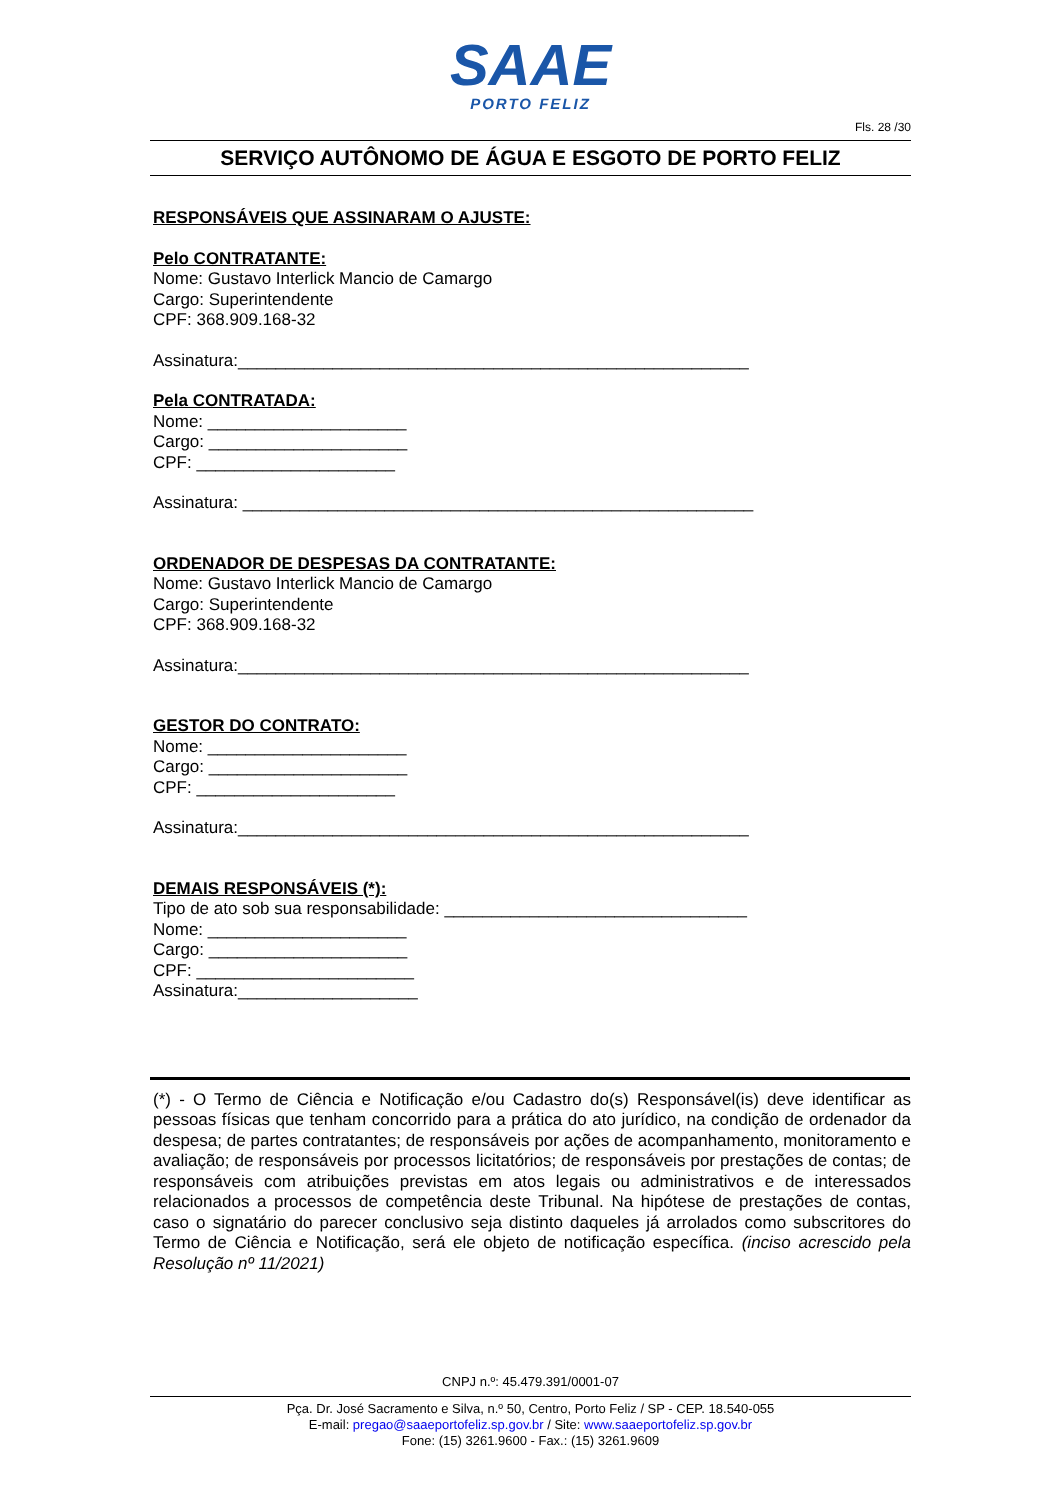SAAE
PORTO FELIZ
Fls. 28 /30
SERVIÇO AUTÔNOMO DE ÁGUA E ESGOTO DE PORTO FELIZ
RESPONSÁVEIS QUE ASSINARAM O AJUSTE:
Pelo CONTRATANTE:
Nome: Gustavo Interlick Mancio de Camargo
Cargo: Superintendente
CPF: 368.909.168-32
Assinatura:______________________________________________________
Pela CONTRATADA:
Nome: _____________________
Cargo: _____________________
CPF: _____________________
Assinatura: ______________________________________________________
ORDENADOR DE DESPESAS DA CONTRATANTE:
Nome: Gustavo Interlick Mancio de Camargo
Cargo: Superintendente
CPF: 368.909.168-32
Assinatura:______________________________________________________
GESTOR DO CONTRATO:
Nome: _____________________
Cargo: _____________________
CPF: _____________________
Assinatura:______________________________________________________
DEMAIS RESPONSÁVEIS (*):
Tipo de ato sob sua responsabilidade: ________________________________
Nome: _____________________
Cargo: _____________________
CPF: _______________________
Assinatura:___________________
(*) - O Termo de Ciência e Notificação e/ou Cadastro do(s) Responsável(is) deve identificar as pessoas físicas que tenham concorrido para a prática do ato jurídico, na condição de ordenador da despesa; de partes contratantes; de responsáveis por ações de acompanhamento, monitoramento e avaliação; de responsáveis por processos licitatórios; de responsáveis por prestações de contas; de responsáveis com atribuições previstas em atos legais ou administrativos e de interessados relacionados a processos de competência deste Tribunal. Na hipótese de prestações de contas, caso o signatário do parecer conclusivo seja distinto daqueles já arrolados como subscritores do Termo de Ciência e Notificação, será ele objeto de notificação específica. (inciso acrescido pela Resolução nº 11/2021)
CNPJ n.º: 45.479.391/0001-07
Pça. Dr. José Sacramento e Silva, n.º 50, Centro, Porto Feliz / SP - CEP. 18.540-055
E-mail: pregao@saaeportofeliz.sp.gov.br / Site: www.saaeportofeliz.sp.gov.br
Fone: (15) 3261.9600 - Fax.: (15) 3261.9609